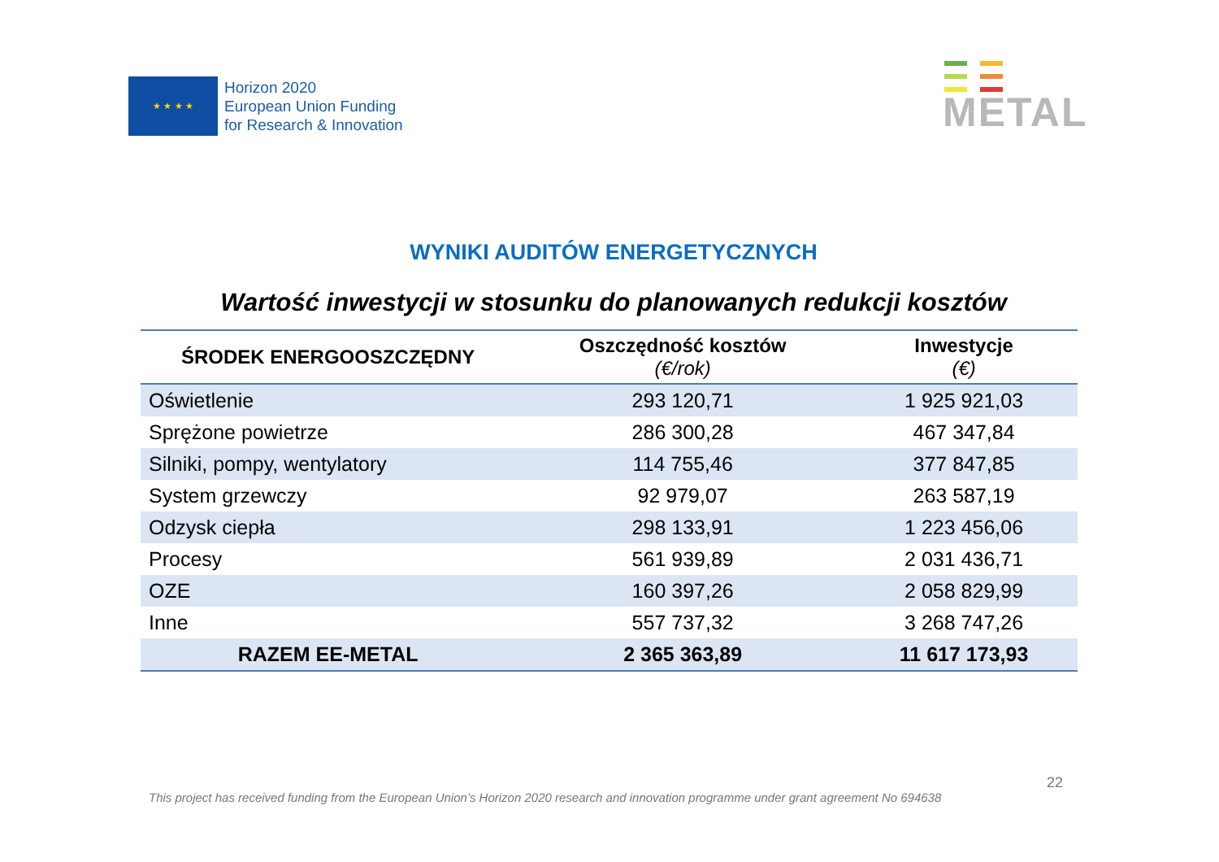★ ★ ★ ★
Horizon 2020
European Union Funding
for Research & Innovation
METAL
WYNIKI AUDITÓW ENERGETYCZNYCH
Wartość inwestycji w stosunku do planowanych redukcji kosztów
| ŚRODEK ENERGOOSZCZĘDNY | Oszczędność kosztów (€/rok) | Inwestycje (€) |
| --- | --- | --- |
| Oświetlenie | 293 120,71 | 1 925 921,03 |
| Sprężone powietrze | 286 300,28 | 467 347,84 |
| Silniki, pompy, wentylatory | 114 755,46 | 377 847,85 |
| System grzewczy | 92 979,07 | 263 587,19 |
| Odzysk ciepła | 298 133,91 | 1 223 456,06 |
| Procesy | 561 939,89 | 2 031 436,71 |
| OZE | 160 397,26 | 2 058 829,99 |
| Inne | 557 737,32 | 3 268 747,26 |
| RAZEM EE-METAL | 2 365 363,89 | 11 617 173,93 |
22
This project has received funding from the European Union’s Horizon 2020 research and innovation programme under grant agreement No 694638